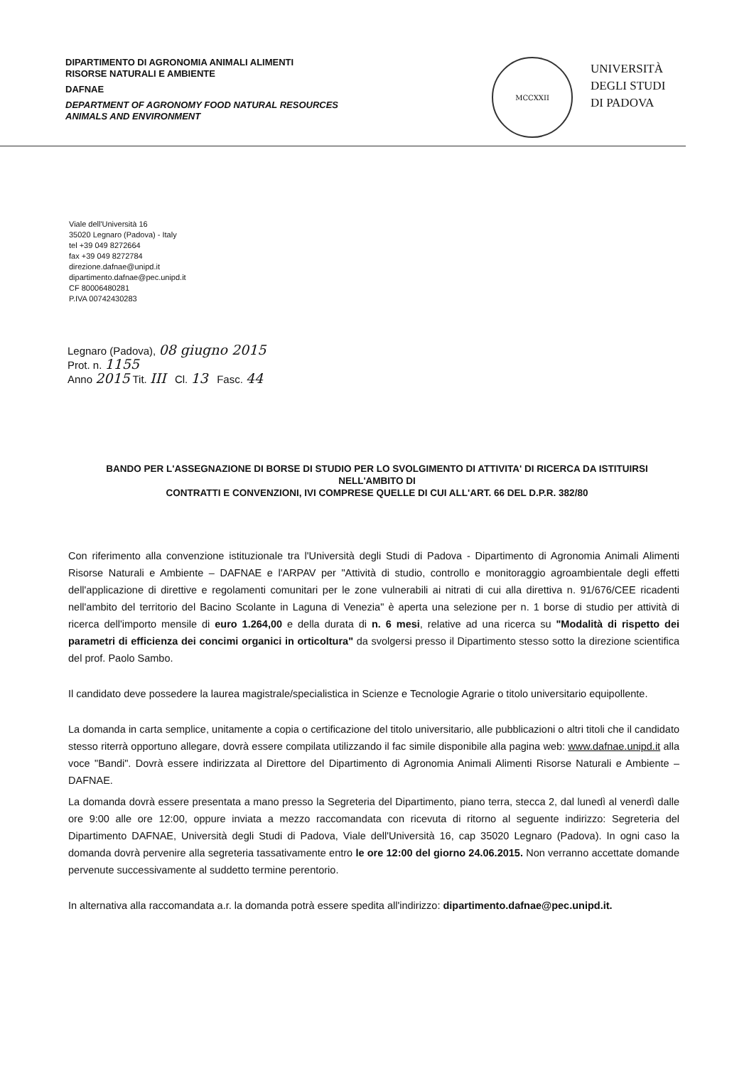DIPARTIMENTO DI AGRONOMIA ANIMALI ALIMENTI
RISORSE NATURALI E AMBIENTE
DAFNAE
DEPARTMENT OF AGRONOMY FOOD NATURAL RESOURCES
ANIMALS AND ENVIRONMENT
MCCXXII
UNIVERSITÀ
DEGLI STUDI
DI PADOVA
Viale dell'Università 16
35020 Legnaro (Padova) - Italy
tel +39 049 8272664
fax +39 049 8272784
direzione.dafnae@unipd.it
dipartimento.dafnae@pec.unipd.it
CF 80006480281
P.IVA 00742430283
Legnaro (Padova), 08 giugno 2015
Prot. n. 1155
Anno 2015 Tit. III Cl. 13 Fasc. 44
BANDO PER L'ASSEGNAZIONE DI BORSE DI STUDIO PER LO SVOLGIMENTO DI ATTIVITA' DI RICERCA DA ISTITUIRSI NELL'AMBITO DI
CONTRATTI E CONVENZIONI, IVI COMPRESE QUELLE DI CUI ALL'ART. 66 DEL D.P.R. 382/80
Con riferimento alla convenzione istituzionale tra l'Università degli Studi di Padova - Dipartimento di Agronomia Animali Alimenti Risorse Naturali e Ambiente – DAFNAE e l'ARPAV per "Attività di studio, controllo e monitoraggio agroambientale degli effetti dell'applicazione di direttive e regolamenti comunitari per le zone vulnerabili ai nitrati di cui alla direttiva n. 91/676/CEE ricadenti nell'ambito del territorio del Bacino Scolante in Laguna di Venezia" è aperta una selezione per n. 1 borse di studio per attività di ricerca dell'importo mensile di euro 1.264,00 e della durata di n. 6 mesi, relative ad una ricerca su "Modalità di rispetto dei parametri di efficienza dei concimi organici in orticoltura" da svolgersi presso il Dipartimento stesso sotto la direzione scientifica del prof. Paolo Sambo.
Il candidato deve possedere la laurea magistrale/specialistica in Scienze e Tecnologie Agrarie o titolo universitario equipollente.
La domanda in carta semplice, unitamente a copia o certificazione del titolo universitario, alle pubblicazioni o altri titoli che il candidato stesso riterrà opportuno allegare, dovrà essere compilata utilizzando il fac simile disponibile alla pagina web: www.dafnae.unipd.it alla voce "Bandi". Dovrà essere indirizzata al Direttore del Dipartimento di Agronomia Animali Alimenti Risorse Naturali e Ambiente – DAFNAE.
La domanda dovrà essere presentata a mano presso la Segreteria del Dipartimento, piano terra, stecca 2, dal lunedì al venerdì dalle ore 9:00 alle ore 12:00, oppure inviata a mezzo raccomandata con ricevuta di ritorno al seguente indirizzo: Segreteria del Dipartimento DAFNAE, Università degli Studi di Padova, Viale dell'Università 16, cap 35020 Legnaro (Padova). In ogni caso la domanda dovrà pervenire alla segreteria tassativamente entro le ore 12:00 del giorno 24.06.2015. Non verranno accettate domande pervenute successivamente al suddetto termine perentorio.
In alternativa alla raccomandata a.r. la domanda potrà essere spedita all'indirizzo: dipartimento.dafnae@pec.unipd.it.